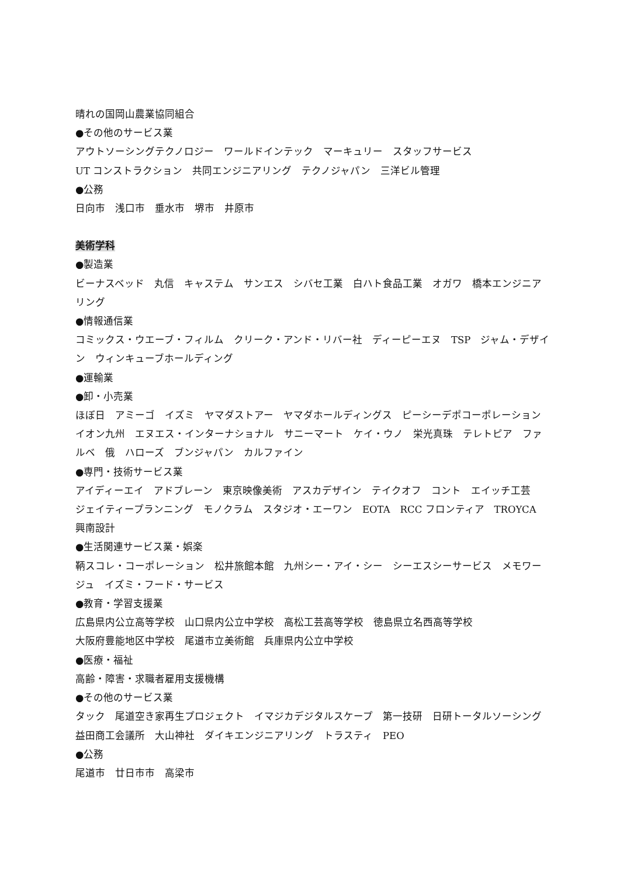晴れの国岡山農業協同組合
●その他のサービス業
アウトソーシングテクノロジー　ワールドインテック　マーキュリー　スタッフサービス
UT コンストラクション　共同エンジニアリング　テクノジャパン　三洋ビル管理
●公務
日向市　浅口市　垂水市　堺市　井原市
美術学科
●製造業
ビーナスベッド　丸信　キャステム　サンエス　シバセ工業　白ハト食品工業　オガワ　橋本エンジニアリング
●情報通信業
コミックス・ウエーブ・フィルム　クリーク・アンド・リバー社　ディーピーエヌ　TSP　ジャム・デザイン　ウィンキューブホールディング
●運輸業
●卸・小売業
ほぼ日　アミーゴ　イズミ　ヤマダストアー　ヤマダホールディングス　ピーシーデポコーポレーション　イオン九州　エヌエス・インターナショナル　サニーマート　ケイ・ウノ　栄光真珠　テレトピア　ファルベ　俄　ハローズ　ブンジャパン　カルファイン
●専門・技術サービス業
アイディーエイ　アドブレーン　東京映像美術　アスカデザイン　テイクオフ　コント　エイッチ工芸　ジェイティープランニング　モノクラム　スタジオ・エーワン　EOTA　RCC フロンティア　TROYCA　興南設計
●生活関連サービス業・娯楽
鞆スコレ・コーポレーション　松井旅館本館　九州シー・アイ・シー　シーエスシーサービス　メモワージュ　イズミ・フード・サービス
●教育・学習支援業
広島県内公立高等学校　山口県内公立中学校　高松工芸高等学校　徳島県立名西高等学校
大阪府豊能地区中学校　尾道市立美術館　兵庫県内公立中学校
●医療・福祉
高齢・障害・求職者雇用支援機構
●その他のサービス業
タック　尾道空き家再生プロジェクト　イマジカデジタルスケープ　第一技研　日研トータルソーシング　益田商工会議所　大山神社　ダイキエンジニアリング　トラスティ　PEO
●公務
尾道市　廿日市市　高梁市